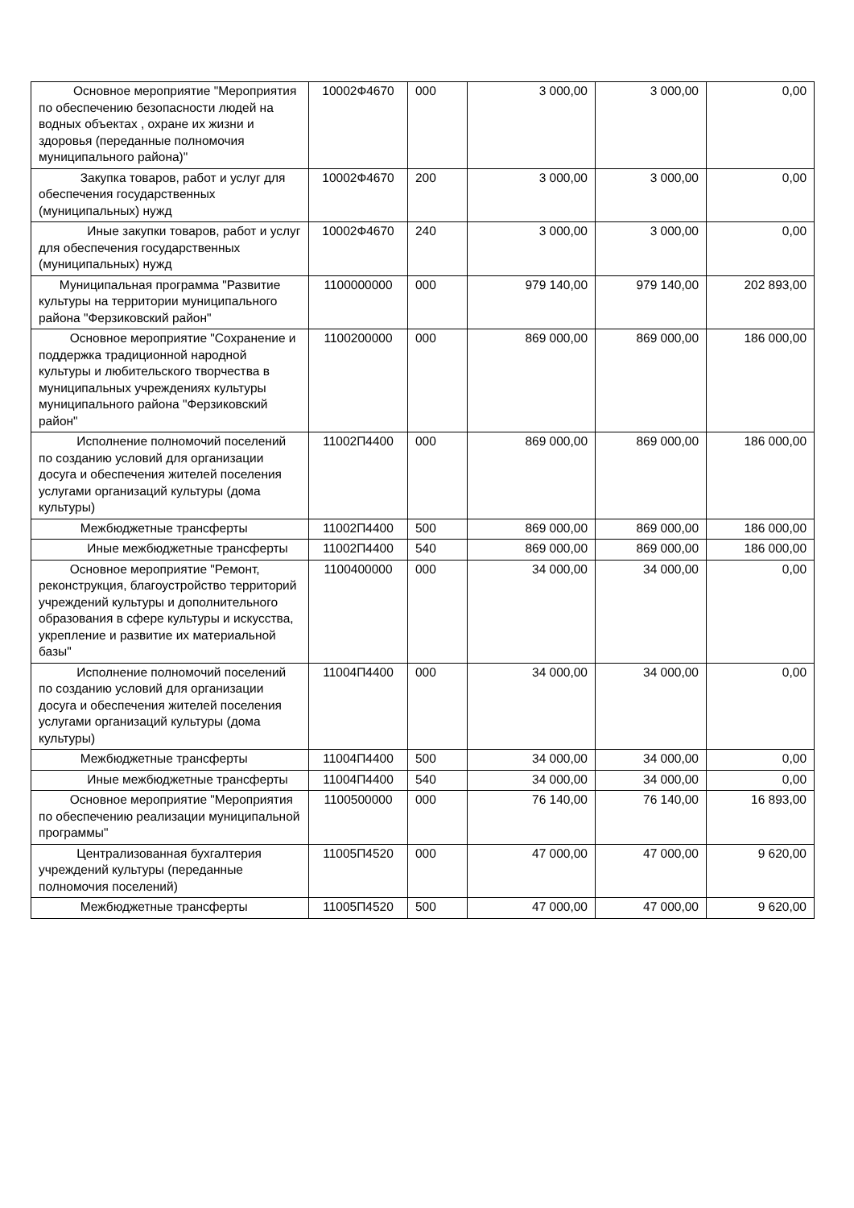| Основное мероприятие "Мероприятия по обеспечению безопасности людей на водных объектах , охране их жизни и здоровья (переданные полномочия муниципального района)" | 10002Ф4670 | 000 | 3 000,00 | 3 000,00 | 0,00 |
| Закупка товаров, работ и услуг для обеспечения государственных (муниципальных) нужд | 10002Ф4670 | 200 | 3 000,00 | 3 000,00 | 0,00 |
| Иные закупки товаров, работ и услуг для обеспечения государственных (муниципальных) нужд | 10002Ф4670 | 240 | 3 000,00 | 3 000,00 | 0,00 |
| Муниципальная программа "Развитие культуры на территории муниципального района "Ферзиковский район" | 1100000000 | 000 | 979 140,00 | 979 140,00 | 202 893,00 |
| Основное мероприятие "Сохранение и поддержка традиционной народной культуры и любительского творчества в муниципальных учреждениях культуры муниципального района "Ферзиковский район" | 1100200000 | 000 | 869 000,00 | 869 000,00 | 186 000,00 |
| Исполнение полномочий поселений по созданию условий для организации досуга и обеспечения жителей поселения услугами организаций культуры (дома культуры) | 11002П4400 | 000 | 869 000,00 | 869 000,00 | 186 000,00 |
| Межбюджетные трансферты | 11002П4400 | 500 | 869 000,00 | 869 000,00 | 186 000,00 |
| Иные межбюджетные трансферты | 11002П4400 | 540 | 869 000,00 | 869 000,00 | 186 000,00 |
| Основное мероприятие "Ремонт, реконструкция, благоустройство территорий учреждений культуры и дополнительного образования в сфере культуры и искусства, укрепление и развитие их материальной базы" | 1100400000 | 000 | 34 000,00 | 34 000,00 | 0,00 |
| Исполнение полномочий поселений по созданию условий для организации досуга и обеспечения жителей поселения услугами организаций культуры (дома культуры) | 11004П4400 | 000 | 34 000,00 | 34 000,00 | 0,00 |
| Межбюджетные трансферты | 11004П4400 | 500 | 34 000,00 | 34 000,00 | 0,00 |
| Иные межбюджетные трансферты | 11004П4400 | 540 | 34 000,00 | 34 000,00 | 0,00 |
| Основное мероприятие "Мероприятия по обеспечению реализации муниципальной программы" | 1100500000 | 000 | 76 140,00 | 76 140,00 | 16 893,00 |
| Централизованная бухгалтерия учреждений культуры (переданные полномочия поселений) | 11005П4520 | 000 | 47 000,00 | 47 000,00 | 9 620,00 |
| Межбюджетные трансферты | 11005П4520 | 500 | 47 000,00 | 47 000,00 | 9 620,00 |